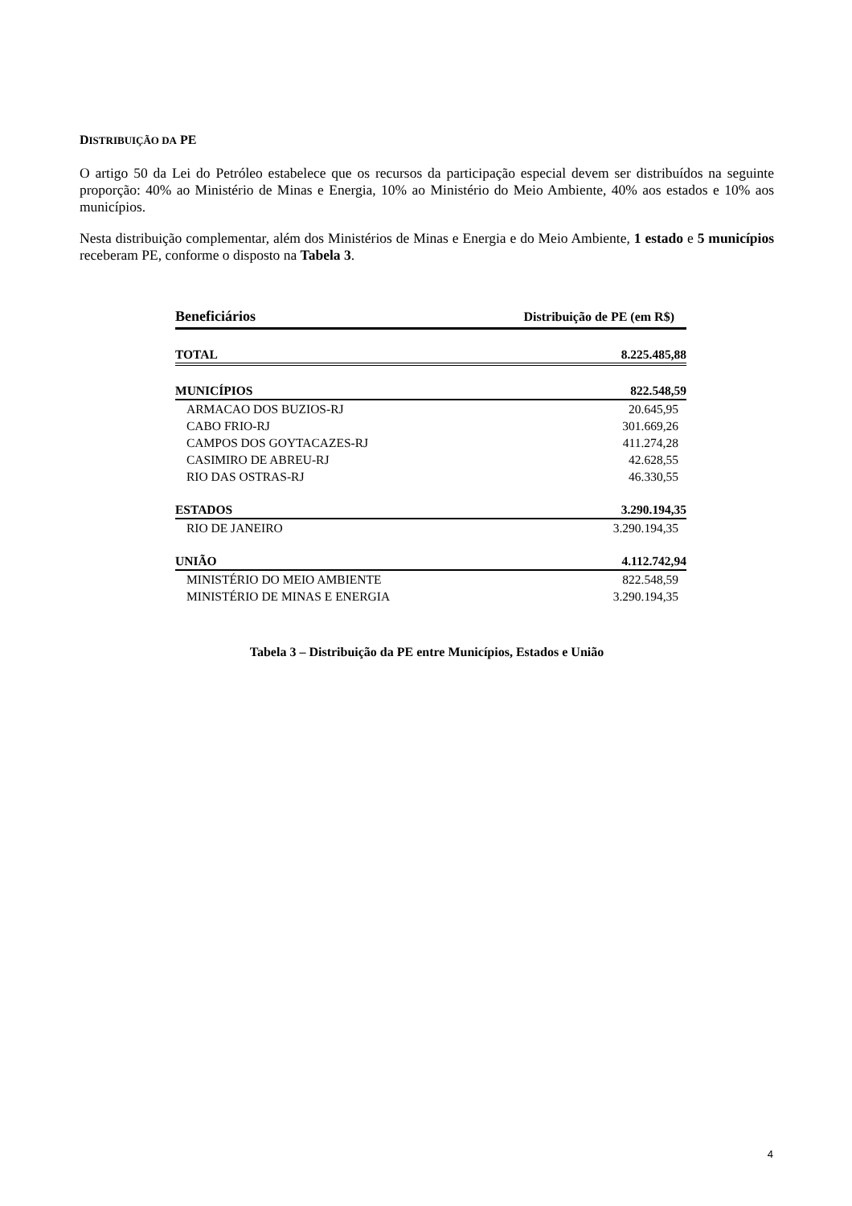DISTRIBUIÇÃO DA PE
O artigo 50 da Lei do Petróleo estabelece que os recursos da participação especial devem ser distribuídos na seguinte proporção: 40% ao Ministério de Minas e Energia, 10% ao Ministério do Meio Ambiente, 40% aos estados e 10% aos municípios.
Nesta distribuição complementar, além dos Ministérios de Minas e Energia e do Meio Ambiente, 1 estado e 5 municípios receberam PE, conforme o disposto na Tabela 3.
| Beneficiários | Distribuição de PE (em R$) |
| --- | --- |
| TOTAL | 8.225.485,88 |
| MUNICÍPIOS | 822.548,59 |
| ARMACAO DOS BUZIOS-RJ | 20.645,95 |
| CABO FRIO-RJ | 301.669,26 |
| CAMPOS DOS GOYTACAZES-RJ | 411.274,28 |
| CASIMIRO DE ABREU-RJ | 42.628,55 |
| RIO DAS OSTRAS-RJ | 46.330,55 |
| ESTADOS | 3.290.194,35 |
| RIO DE JANEIRO | 3.290.194,35 |
| UNIÃO | 4.112.742,94 |
| MINISTÉRIO DO MEIO AMBIENTE | 822.548,59 |
| MINISTÉRIO DE MINAS E ENERGIA | 3.290.194,35 |
Tabela 3 – Distribuição da PE entre Municípios, Estados e União
4